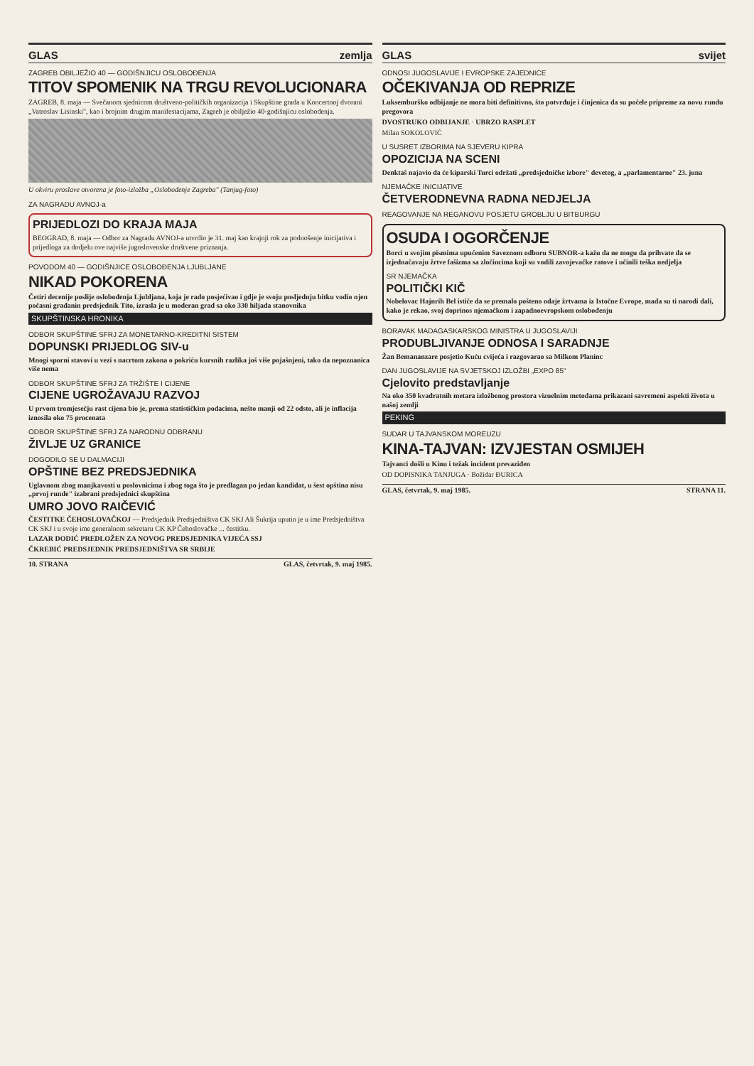GLAS zemlja
ZAGREB OBILJEŽIO 40 — GODIŠNJICU OSLOBOĐENJA
TITOV SPOMENIK NA TRGU REVOLUCIONARA
ZAGREB, 8. maja — Svečanom sjednicom društveno-političkih organizacija i Skupštine grada u Koncertnoj dvorani „Vatroslav Lisinski", kao i brojnim drugim manifestacijama, Zagreb je obilježio 40-godišnjicu oslobođenja.
U okviru proslave otvorena je foto-izložba „Oslobođenje Zagreba" (Tanjug-foto)
ZA NAGRADU AVNOJ-a
PRIJEDLOZI DO KRAJA MAJA
BEOGRAD, 8. maja — Odbor za Nagradu AVNOJ-a utvrdio je 31. maj kao krajnji rok za podnošenje inicijativa i prijedloga za dodjelu ove najviše jugoslovenske društvene priznanja.
POVODOM 40 — GODIŠNJICE OSLOBOĐENJA LJUBLJANE
NIKAD POKORENA
Četiri decenije poslije oslobođenja Ljubljana, koja je rado posjećivao i gdje je svoju posljednju bitku vodio njen počasni građanin predsjednik Tito, izrasla je u moderan grad sa oko 330 hiljada stanovnika
SKUPŠTINSKA HRONIKA
ODBOR SKUPŠTINE SFRJ ZA MONETARNO-KREDITNI SISTEM
DOPUNSKI PRIJEDLOG SIV-u
Mnogi sporni stavovi u vezi s nacrtom zakona o pokriću kursnih razlika još više pojašnjeni, tako da nepoznanica više nema
ODBOR SKUPŠTINE SFRJ ZA TRŽIŠTE I CIJENE
CIJENE UGROŽAVAJU RAZVOJ
U prvom tromjesečju rast cijena bio je, prema statističkim podacima, nešto manji od 22 odsto, ali je inflacija iznosila oko 75 procenata
ODBOR SKUPŠTINE SFRJ ZA NARODNU ODBRANU
ŽIVLJE UZ GRANICE
DOGODILO SE U DALMACIJI
OPŠTINE BEZ PREDSJEDNIKA
Uglavnom zbog manjkavosti u poslovnicima i zbog toga što je predlagan po jedan kandidat, u šest opština nisu „prvoj runde" izabrani predsjednici skupština
UMRO JOVO RAIČEVIĆ
ČESTITKE ČEHOSLOVAČKOJ — Predsjednik Predsjedništva CK SKJ Ali Šukrija uputio je u ime Predsjedništva CK SKJ i u svoje ime generalnom sekretaru CK KP Čehoslovačke ... čestitku.
LAZAR DODIĆ PREDLOŽEN ZA NOVOG PREDSJEDNIKA VIJEĆA SSJ
ČKREBIĆ PREDSJEDNIK PREDSJEDNIŠTVA SR SRBIJE
10. STRANA GLAS, četvrtak, 9. maj 1985.
GLAS svijet
ODNOSI JUGOSLAVIJE I EVROPSKE ZAJEDNICE
OČEKIVANJA OD REPRIZE
Luksemburško odbijanje ne mora biti definitivno, što potvrđuje i činjenica da su počele pripreme za novu rundu pregovora
DVOSTRUKO ODBIJANJE · UBRZO RASPLET
Milan SOKOLOVIĆ
U SUSRET IZBORIMA NA SJEVERU KIPRA
OPOZICIJA NA SCENI
Denktaš najavio da će kiparski Turci održati „predsjedničke izbore" devetog, a „parlamentarne" 23. juna
NJEMAČKE INICIJATIVE
ČETVERODNEVNA RADNA NEDJELJA
REAGOVANJE NA REGANOVU POSJETU GROBLJU U BITBURGU
OSUDA I OGORČENJE
Borci u svojim pismima upućenim Saveznom odboru SUBNOR-a kažu da ne mogu da prihvate da se izjednačavaju žrtve fašizma sa zločincima koji su vodili zavojevačke ratove i učinili teška nedjelja
SR NJEMAČKA
POLITIČKI KIČ
Nobelovac Hajnrih Bel ističe da se premalo pošteno odaje žrtvama iz Istočne Evrope, mada su ti narodi dali, kako je rekao, svoj doprinos njemačkom i zapadnoevropskom oslobođenju
BORAVAK MADAGASKARSKOG MINISTRA U JUGOSLAVIJI
PRODUBLJIVANJE ODNOSA I SARADNJE
Žan Bemananzare posjetio Kuću cvijeća i razgovarao sa Milkom Planinc
DAN JUGOSLAVIJE NA SVJETSKOJ IZLOŽBI „EXPO 85"
Cjelovito predstavljanje
Na oko 350 kvadratnih metara izložbenog prostora vizuelnim metodama prikazani savremeni aspekti života u našoj zemlji
PEKING
SUDAR U TAJVANSKOM MOREUZU
KINA-TAJVAN: IZVJESTAN OSMIJEH
Tajvanci došli u Kinu i težak incident prevaziđen
OD DOPISNIKA TANJUGA · Božidar ĐURICA
GLAS, četvrtak, 9. maj 1985. STRANA 11.